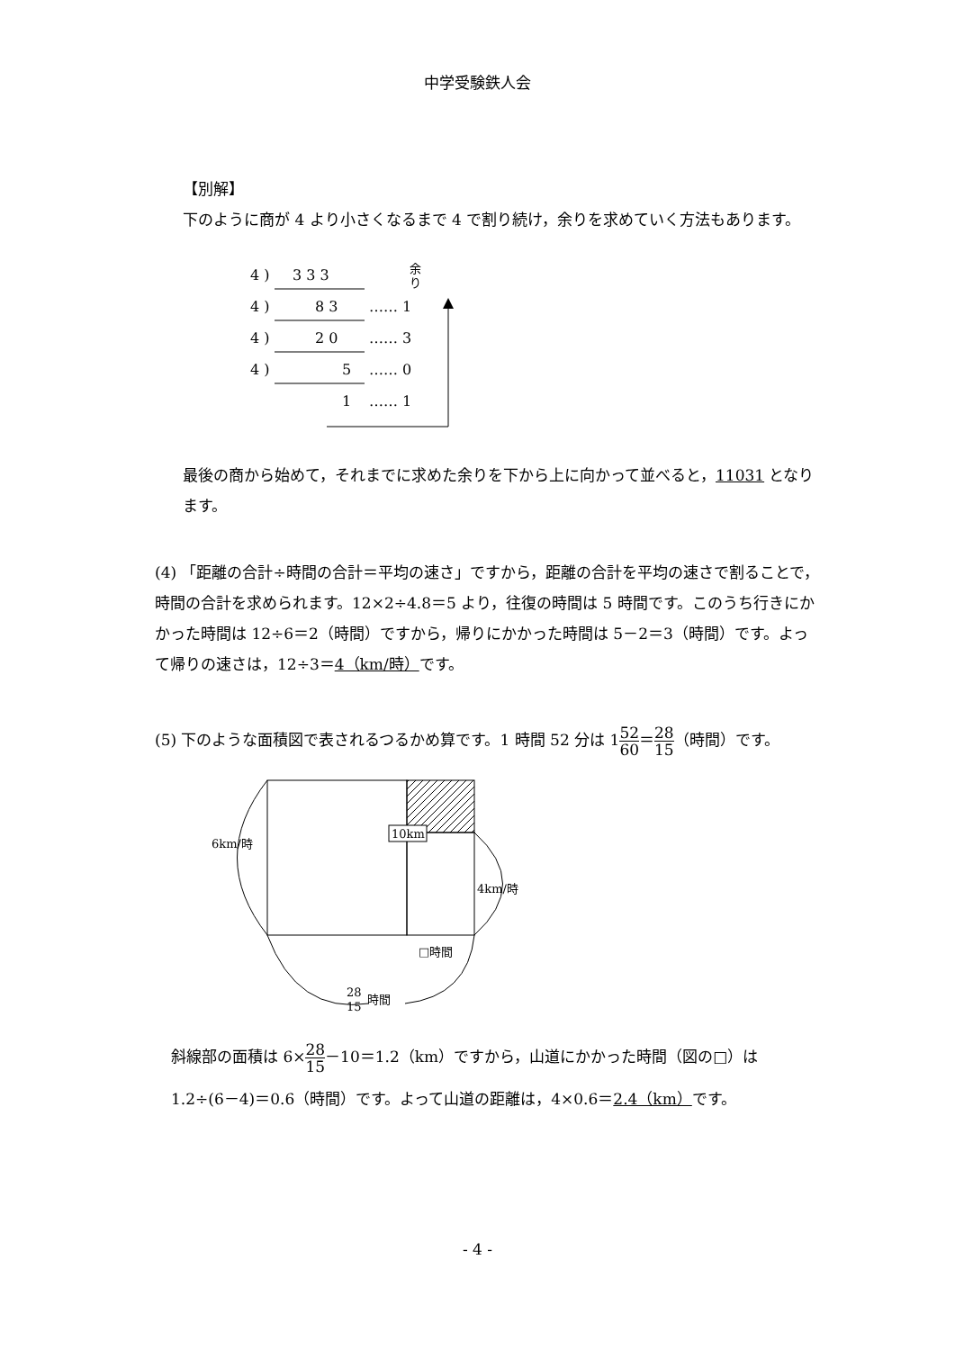中学受験鉄人会
【別解】
下のように商が 4 より小さくなるまで 4 で割り続け，余りを求めていく方法もあります。
4 )
3 3 3
余
り
4 )
8 3
…… 1
4 )
2 0
…… 3
4 )
5
…… 0
1
…… 1
最後の商から始めて，それまでに求めた余りを下から上に向かって並べると，11031 となります。
(4) 「距離の合計÷時間の合計＝平均の速さ」ですから，距離の合計を平均の速さで割ることで，時間の合計を求められます。12×2÷4.8＝5 より，往復の時間は 5 時間です。このうち行きにかかった時間は 12÷6＝2（時間）ですから，帰りにかかった時間は 5－2＝3（時間）です。よって帰りの速さは，12÷3＝4（km/時）です。
(5) 下のような面積図で表されるつるかめ算です。1 時間 52 分は 152 60＝28 15（時間）です。
10km
6km/時
4km/時
□時間
28
15
時間
斜線部の面積は 6×28 15－10＝1.2（km）ですから，山道にかかった時間（図の□）は
1.2÷(6－4)＝0.6（時間）です。よって山道の距離は，4×0.6＝2.4（km）です。
- 4 -